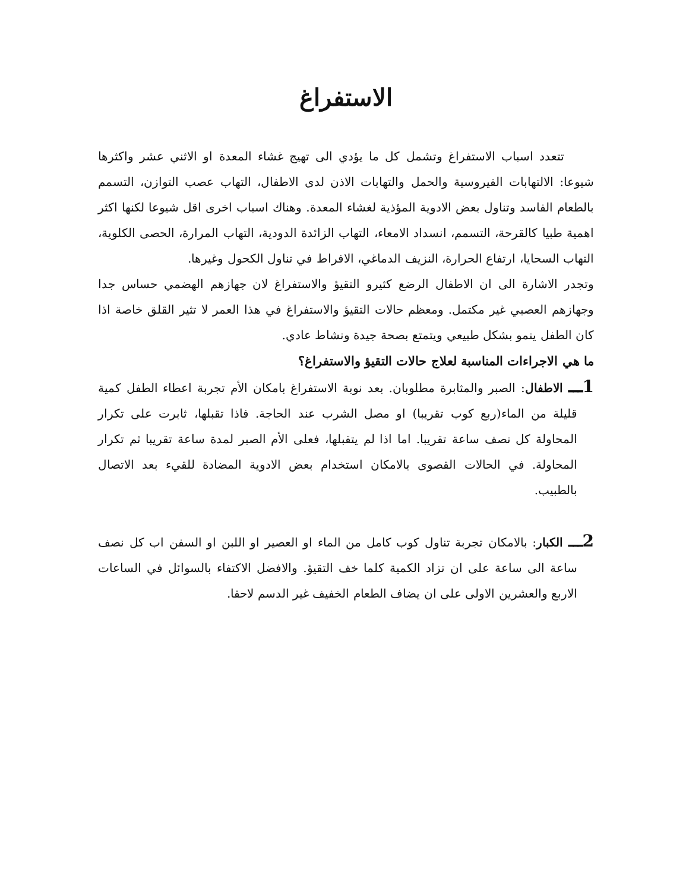الاستفراغ
تتعدد اسباب الاستفراغ وتشمل كل ما يؤدي الى تهيج غشاء المعدة او الاثني عشر واكثرها شيوعا: الالتهابات الفيروسية والحمل والتهابات الاذن لدى الاطفال، التهاب عصب التوازن، التسمم بالطعام الفاسد وتناول بعض الادوية المؤذية لغشاء المعدة. وهناك اسباب اخرى اقل شيوعا لكنها اكثر اهمية طبيا كالقرحة، التسمم، انسداد الامعاء، التهاب الزائدة الدودية، التهاب المرارة، الحصى الكلوية، التهاب السحايا، ارتفاع الحرارة، النزيف الدماغي، الافراط في تناول الكحول وغيرها.
وتجدر الاشارة الى ان الاطفال الرضع كثيرو التقيؤ والاستفراغ لان جهازهم الهضمي حساس جدا وجهازهم العصبي غير مكتمل. ومعظم حالات التقيؤ والاستفراغ في هذا العمر لا تثير القلق خاصة اذا كان الطفل ينمو بشكل طبيعي ويتمتع بصحة جيدة ونشاط عادي.
ما هي الاجراءات المناسبة لعلاج حالات التقيؤ والاستفراغ؟
1ـــ الاطفال: الصبر والمثابرة مطلوبان. بعد نوبة الاستفراغ بامكان الأم تجربة اعطاء الطفل كمية قليلة من الماء(ربع كوب تقريبا) او مصل الشرب عند الحاجة. فاذا تقبلها، ثابرت على تكرار المحاولة كل نصف ساعة تقريبا. اما اذا لم يتقبلها، فعلى الأم الصبر لمدة ساعة تقريبا ثم تكرار المحاولة. في الحالات القصوى بالامكان استخدام بعض الادوية المضادة للقيء بعد الاتصال بالطبيب.
2ـــ الكبار: بالامكان تجربة تناول كوب كامل من الماء او العصير او اللبن او السفن اب كل نصف ساعة الى ساعة على ان تزاد الكمية كلما خف التقيؤ. والافضل الاكتفاء بالسوائل في الساعات الاربع والعشرين الاولى على ان يضاف الطعام الخفيف غير الدسم لاحقا.